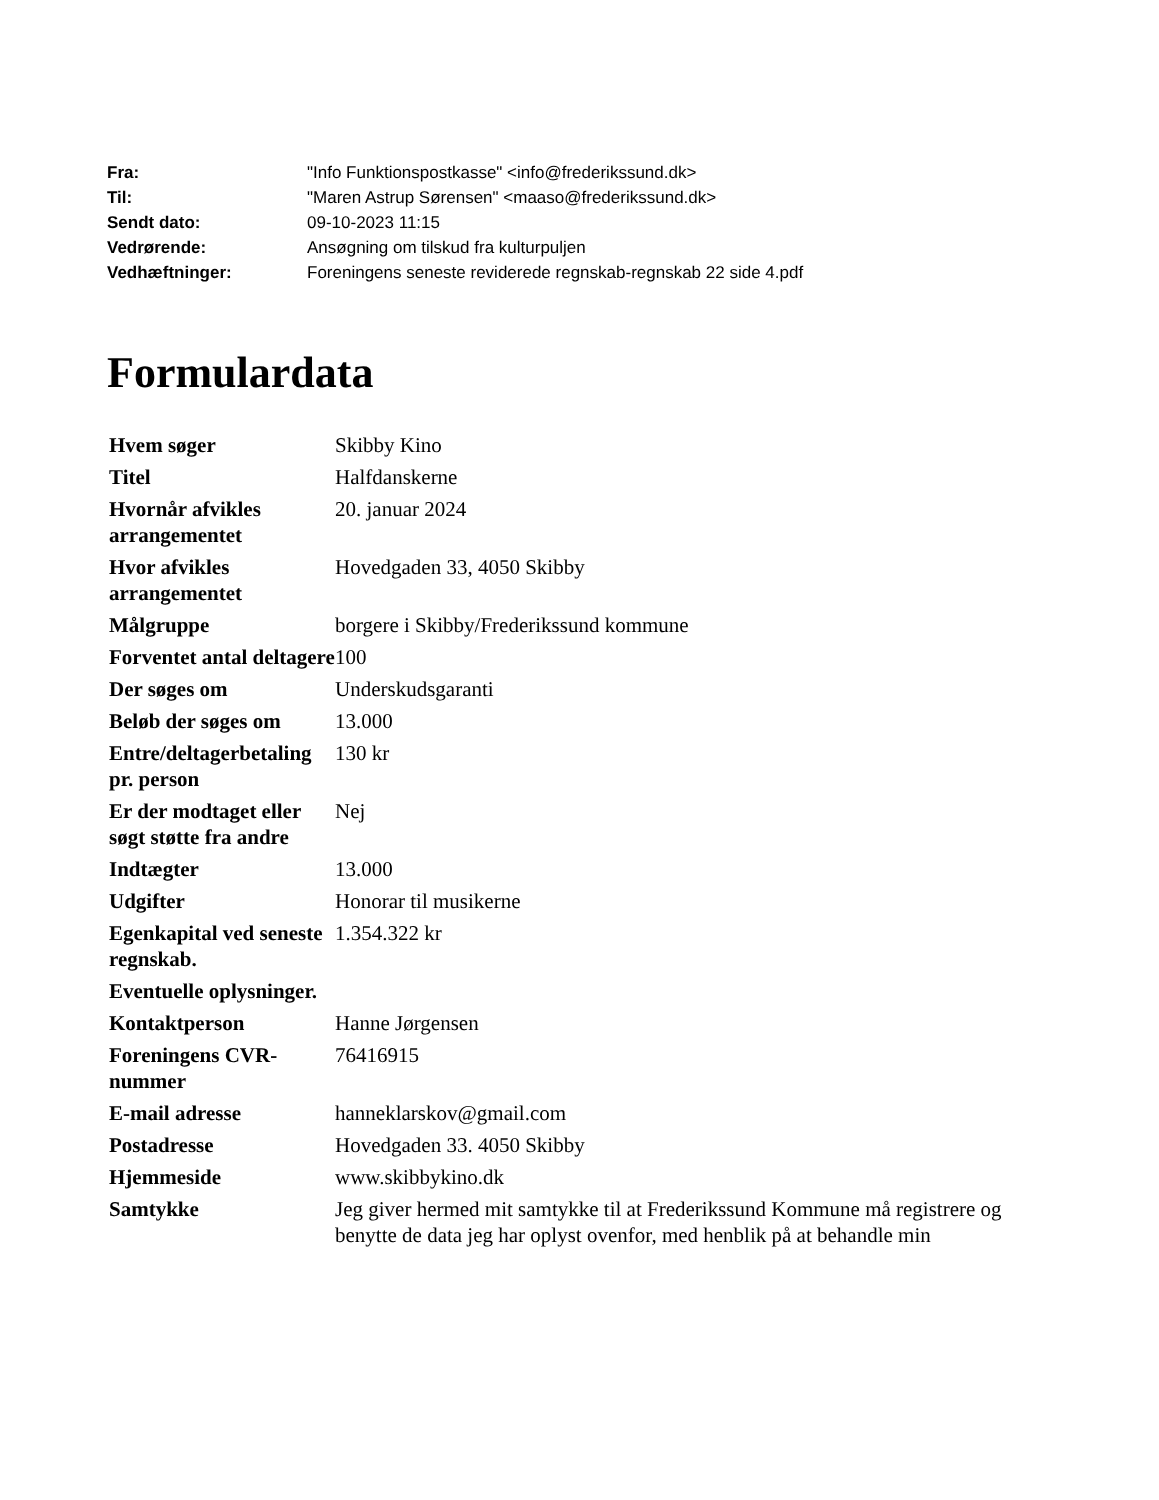| Fra: | "Info Funktionspostkasse" <info@frederikssund.dk> |
| Til: | "Maren Astrup Sørensen" <maaso@frederikssund.dk> |
| Sendt dato: | 09-10-2023 11:15 |
| Vedrørende: | Ansøgning om tilskud fra kulturpuljen |
| Vedhæftninger: | Foreningens seneste reviderede regnskab-regnskab 22 side 4.pdf |
Formulardata
| Hvem søger | Skibby Kino |
| Titel | Halfdanskerne |
| Hvornår afvikles arrangementet | 20. januar 2024 |
| Hvor afvikles arrangementet | Hovedgaden 33, 4050 Skibby |
| Målgruppe | borgere i Skibby/Frederikssund kommune |
| Forventet antal deltagere | 100 |
| Der søges om | Underskudsgaranti |
| Beløb der søges om | 13.000 |
| Entre/deltagerbetaling pr. person | 130 kr |
| Er der modtaget eller søgt støtte fra andre | Nej |
| Indtægter | 13.000 |
| Udgifter | Honorar til musikerne |
| Egenkapital ved seneste regnskab. | 1.354.322 kr |
| Eventuelle oplysninger. | |
| Kontaktperson | Hanne Jørgensen |
| Foreningens CVR-nummer | 76416915 |
| E-mail adresse | hanneklarskov@gmail.com |
| Postadresse | Hovedgaden 33. 4050 Skibby |
| Hjemmeside | www.skibbykino.dk |
| Samtykke | Jeg giver hermed mit samtykke til at Frederikssund Kommune må registrere og benytte de data jeg har oplyst ovenfor, med henblik på at behandle min |